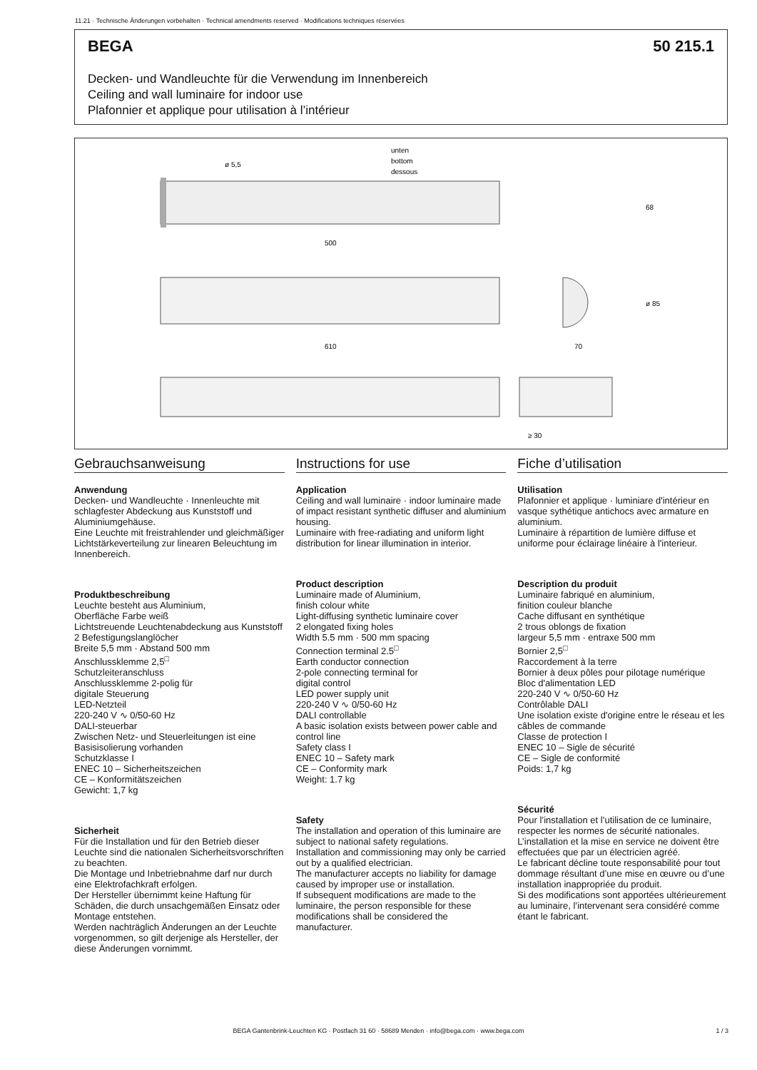11.21 · Technische Änderungen vorbehalten · Technical amendments reserved · Modifications techniques réservées
BEGA 50 215.1
Decken- und Wandleuchte für die Verwendung im Innenbereich
Ceiling and wall luminaire for indoor use
Plafonnier et applique pour utilisation à l’intérieur
ø 5,5
unten
bottom
dessous
500
610
70
68
ø 85
≥ 30
Gebrauchsanweisung
Anwendung
Decken- und Wandleuchte · Innenleuchte mit schlagfester Abdeckung aus Kunststoff und Aluminiumgehäuse.
Eine Leuchte mit freistrahlender und gleichmäßiger Lichtstärkeverteilung zur linearen Beleuchtung im Innenbereich.
Produktbeschreibung
Leuchte besteht aus Aluminium,
Oberfläche Farbe weiß
Lichtstreuende Leuchtenabdeckung aus Kunststoff
2 Befestigungslanglöcher
Breite 5,5 mm · Abstand 500 mm
Anschlussklemme 2,5<sup>□</sup>
Schutzleiteranschluss
Anschlussklemme 2-polig für
digitale Steuerung
LED-Netzteil
220-240 V ∿ 0/50-60 Hz
DALI-steuerbar
Zwischen Netz- und Steuerleitungen ist eine Basisisolierung vorhanden
Schutzklasse I
ENEC 10 – Sicherheitszeichen
CE – Konformitätszeichen
Gewicht: 1,7 kg
Sicherheit
Für die Installation und für den Betrieb dieser Leuchte sind die nationalen Sicherheitsvorschriften zu beachten.
Die Montage und Inbetriebnahme darf nur durch eine Elektrofachkraft erfolgen.
Der Hersteller übernimmt keine Haftung für Schäden, die durch unsachgemäßen Einsatz oder Montage entstehen.
Werden nachträglich Änderungen an der Leuchte vorgenommen, so gilt derjenige als Hersteller, der diese Änderungen vornimmt.
Instructions for use
Application
Ceiling and wall luminaire · indoor luminaire made of impact resistant synthetic diffuser and aluminium housing.
Luminaire with free-radiating and uniform light distribution for linear illumination in interior.
Product description
Luminaire made of Aluminium,
finish colour white
Light-diffusing synthetic luminaire cover
2 elongated fixing holes
Width 5.5 mm · 500 mm spacing
Connection terminal 2.5<sup>□</sup>
Earth conductor connection
2-pole connecting terminal for
digital control
LED power supply unit
220-240 V ∿ 0/50-60 Hz
DALI controllable
A basic isolation exists between power cable and control line
Safety class I
ENEC 10 – Safety mark
CE – Conformity mark
Weight: 1.7 kg
Safety
The installation and operation of this luminaire are subject to national safety regulations.
Installation and commissioning may only be carried out by a qualified electrician.
The manufacturer accepts no liability for damage caused by improper use or installation.
If subsequent modifications are made to the luminaire, the person responsible for these modifications shall be considered the manufacturer.
Fiche d’utilisation
Utilisation
Plafonnier et applique · luminiare d'intérieur en vasque sythétique antichocs avec armature en aluminium.
Luminaire à répartition de lumière diffuse et uniforme pour éclairage linéaire à l'interieur.
Description du produit
Luminaire fabriqué en aluminium,
finition couleur blanche
Cache diffusant en synthétique
2 trous oblongs de fixation
largeur 5,5 mm · entraxe 500 mm
Bornier 2,5<sup>□</sup>
Raccordement à la terre
Bornier à deux pôles pour pilotage numérique
Bloc d'alimentation LED
220-240 V ∿ 0/50-60 Hz
Contrôlable DALI
Une isolation existe d'origine entre le réseau et les câbles de commande
Classe de protection I
ENEC 10 – Sigle de sécurité
CE – Sigle de conformité
Poids: 1,7 kg
Sécurité
Pour l’installation et l’utilisation de ce luminaire, respecter les normes de sécurité nationales.
L’installation et la mise en service ne doivent être effectuées que par un électricien agréé.
Le fabricant décline toute responsabilité pour tout dommage résultant d’une mise en œuvre ou d’une installation inappropriée du produit.
Si des modifications sont apportées ultérieurement au luminaire, l’intervenant sera considéré comme étant le fabricant.
BEGA Gantenbrink-Leuchten KG · Postfach 31 60 · 58689 Menden · info@bega.com · www.bega.com 1 / 3